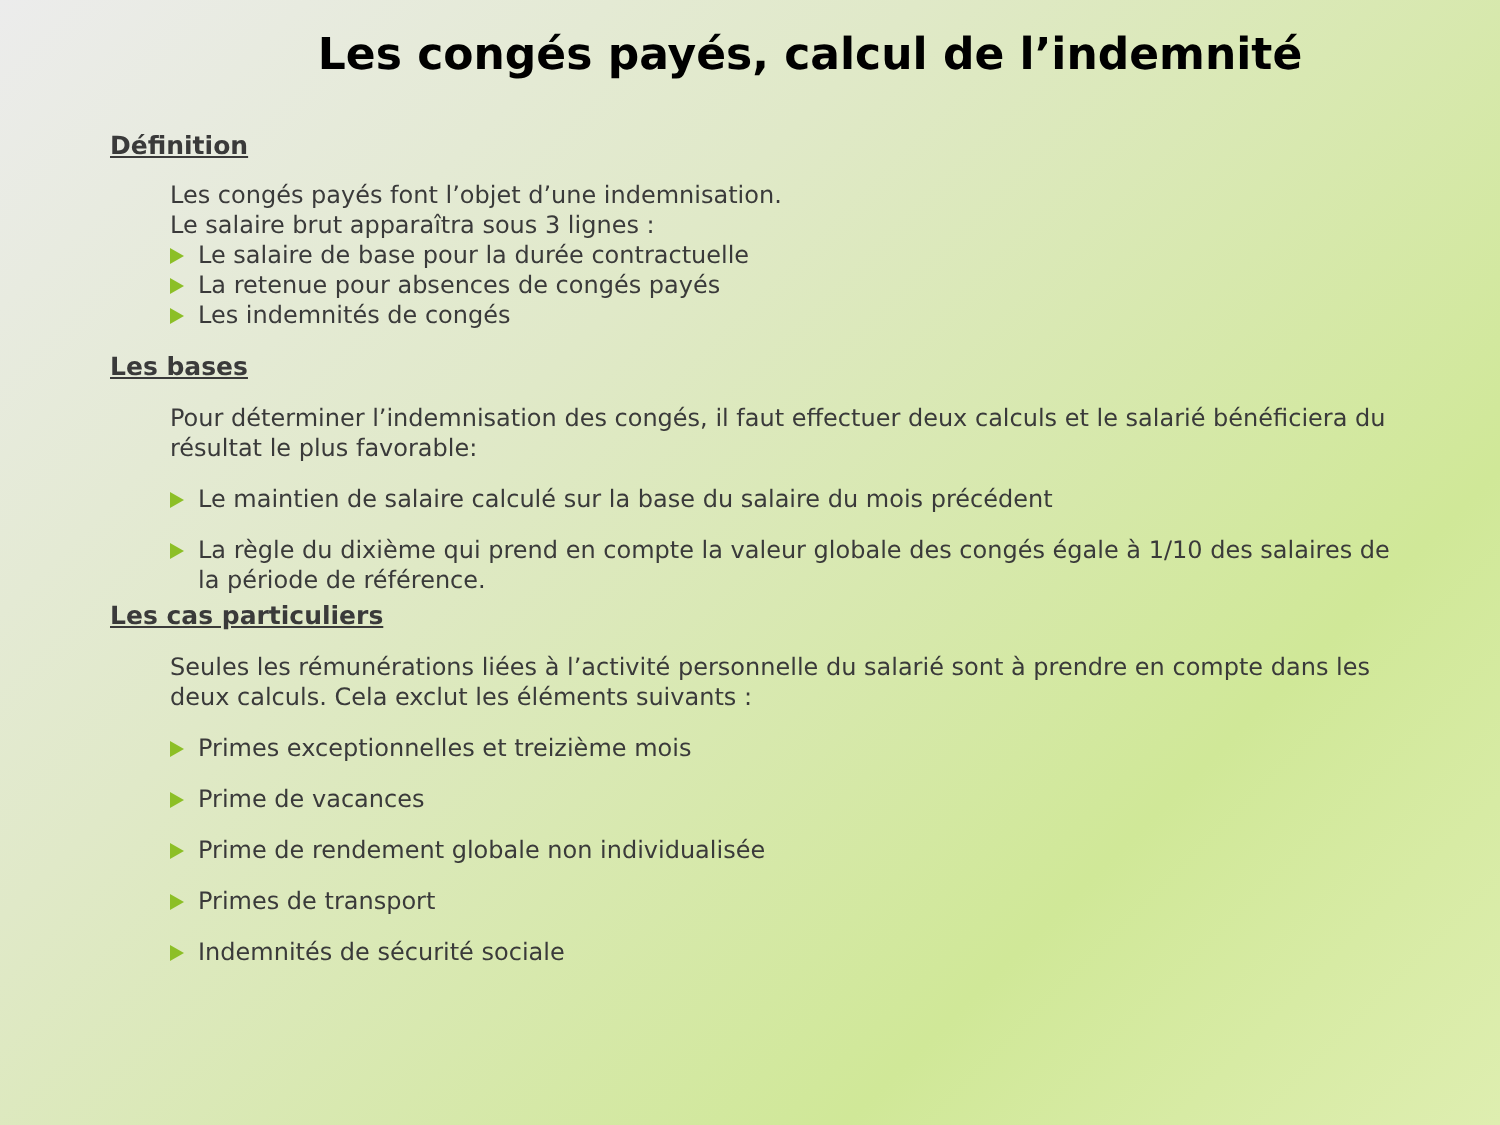Les congés payés, calcul de l’indemnité
Définition
Les congés payés font l’objet d’une indemnisation.
Le salaire brut apparaîtra sous 3 lignes :
Le salaire de base pour la durée contractuelle
La retenue pour absences de congés payés
Les indemnités de congés
Les bases
Pour déterminer l’indemnisation des congés, il faut effectuer deux calculs et le salarié bénéficiera du résultat le plus favorable:
Le maintien de salaire calculé sur la base du salaire du mois précédent
La règle du dixième qui prend en compte la valeur globale des congés égale à 1/10 des salaires de la période de référence.
Les cas particuliers
Seules les rémunérations liées à l’activité personnelle du salarié sont à prendre en compte dans les deux calculs. Cela exclut les éléments suivants :
Primes exceptionnelles et treizième mois
Prime de vacances
Prime de rendement globale non individualisée
Primes de transport
Indemnités de sécurité sociale